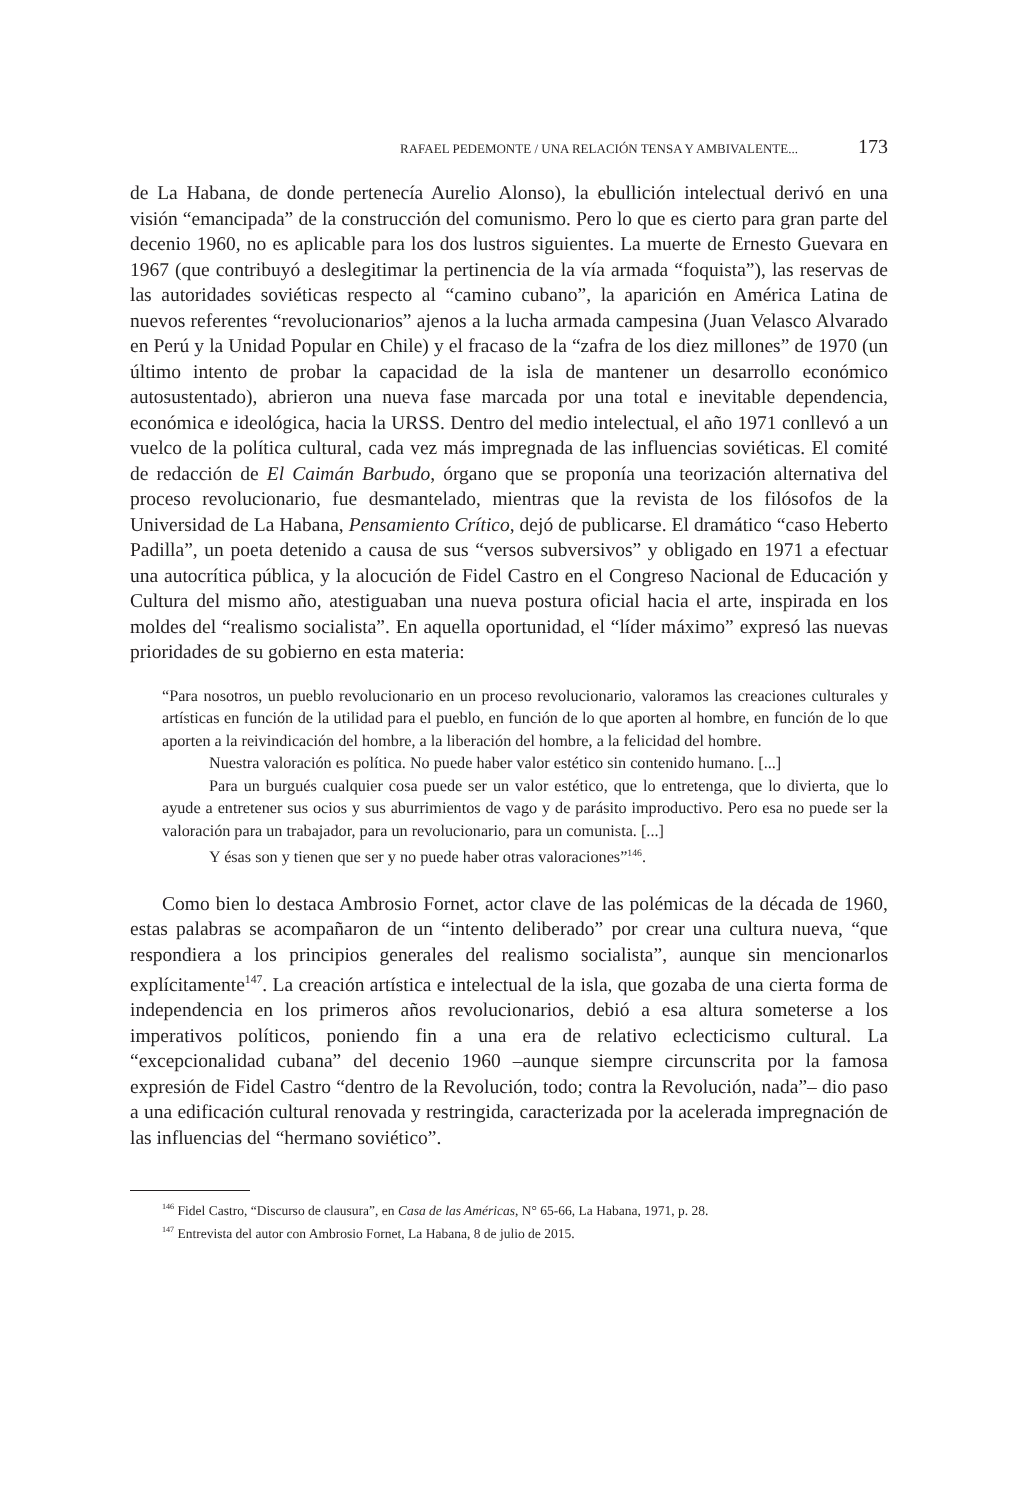RAFAEL PEDEMONTE / UNA RELACIÓN TENSA Y AMBIVALENTE... 173
de La Habana, de donde pertenecía Aurelio Alonso), la ebullición intelectual derivó en una visión “emancipada” de la construcción del comunismo. Pero lo que es cierto para gran parte del decenio 1960, no es aplicable para los dos lustros siguientes. La muerte de Ernesto Guevara en 1967 (que contribuyó a deslegitimar la pertinencia de la vía armada “foquista”), las reservas de las autoridades soviéticas respecto al “camino cubano”, la aparición en América Latina de nuevos referentes “revolucionarios” ajenos a la lucha armada campesina (Juan Velasco Alvarado en Perú y la Unidad Popular en Chile) y el fracaso de la “zafra de los diez millones” de 1970 (un último intento de probar la capacidad de la isla de mantener un desarrollo económico autosustentado), abrieron una nueva fase marcada por una total e inevitable dependencia, económica e ideológica, hacia la URSS. Dentro del medio intelectual, el año 1971 conllevó a un vuelco de la política cultural, cada vez más impregnada de las influencias soviéticas. El comité de redacción de El Caimán Barbudo, órgano que se proponía una teorización alternativa del proceso revolucionario, fue desmantelado, mientras que la revista de los filósofos de la Universidad de La Habana, Pensamiento Crítico, dejó de publicarse. El dramático “caso Heberto Padilla”, un poeta detenido a causa de sus “versos subversivos” y obligado en 1971 a efectuar una autocrítica pública, y la alocución de Fidel Castro en el Congreso Nacional de Educación y Cultura del mismo año, atestiguaban una nueva postura oficial hacia el arte, inspirada en los moldes del “realismo socialista”. En aquella oportunidad, el “líder máximo” expresó las nuevas prioridades de su gobierno en esta materia:
“Para nosotros, un pueblo revolucionario en un proceso revolucionario, valoramos las creaciones culturales y artísticas en función de la utilidad para el pueblo, en función de lo que aporten al hombre, en función de lo que aporten a la reivindicación del hombre, a la liberación del hombre, a la felicidad del hombre.
Nuestra valoración es política. No puede haber valor estético sin contenido humano. [...]
Para un burgués cualquier cosa puede ser un valor estético, que lo entretenga, que lo divierta, que lo ayude a entretener sus ocios y sus aburrimientos de vago y de parásito improductivo. Pero esa no puede ser la valoración para un trabajador, para un revolucionario, para un comunista. [...]
Y ésas son y tienen que ser y no puede haber otras valoraciones”<sup>146</sup>.
Como bien lo destaca Ambrosio Fornet, actor clave de las polémicas de la década de 1960, estas palabras se acompañaron de un “intento deliberado” por crear una cultura nueva, “que respondiera a los principios generales del realismo socialista”, aunque sin mencionarlos explícitamente<sup>147</sup>. La creación artística e intelectual de la isla, que gozaba de una cierta forma de independencia en los primeros años revolucionarios, debió a esa altura someterse a los imperativos políticos, poniendo fin a una era de relativo eclecticismo cultural. La “excepcionalidad cubana” del decenio 1960 –aunque siempre circunscrita por la famosa expresión de Fidel Castro “dentro de la Revolución, todo; contra la Revolución, nada”– dio paso a una edificación cultural renovada y restringida, caracterizada por la acelerada impregnación de las influencias del “hermano soviético”.
<sup>146</sup> Fidel Castro, “Discurso de clausura”, en Casa de las Américas, N° 65-66, La Habana, 1971, p. 28.
<sup>147</sup> Entrevista del autor con Ambrosio Fornet, La Habana, 8 de julio de 2015.